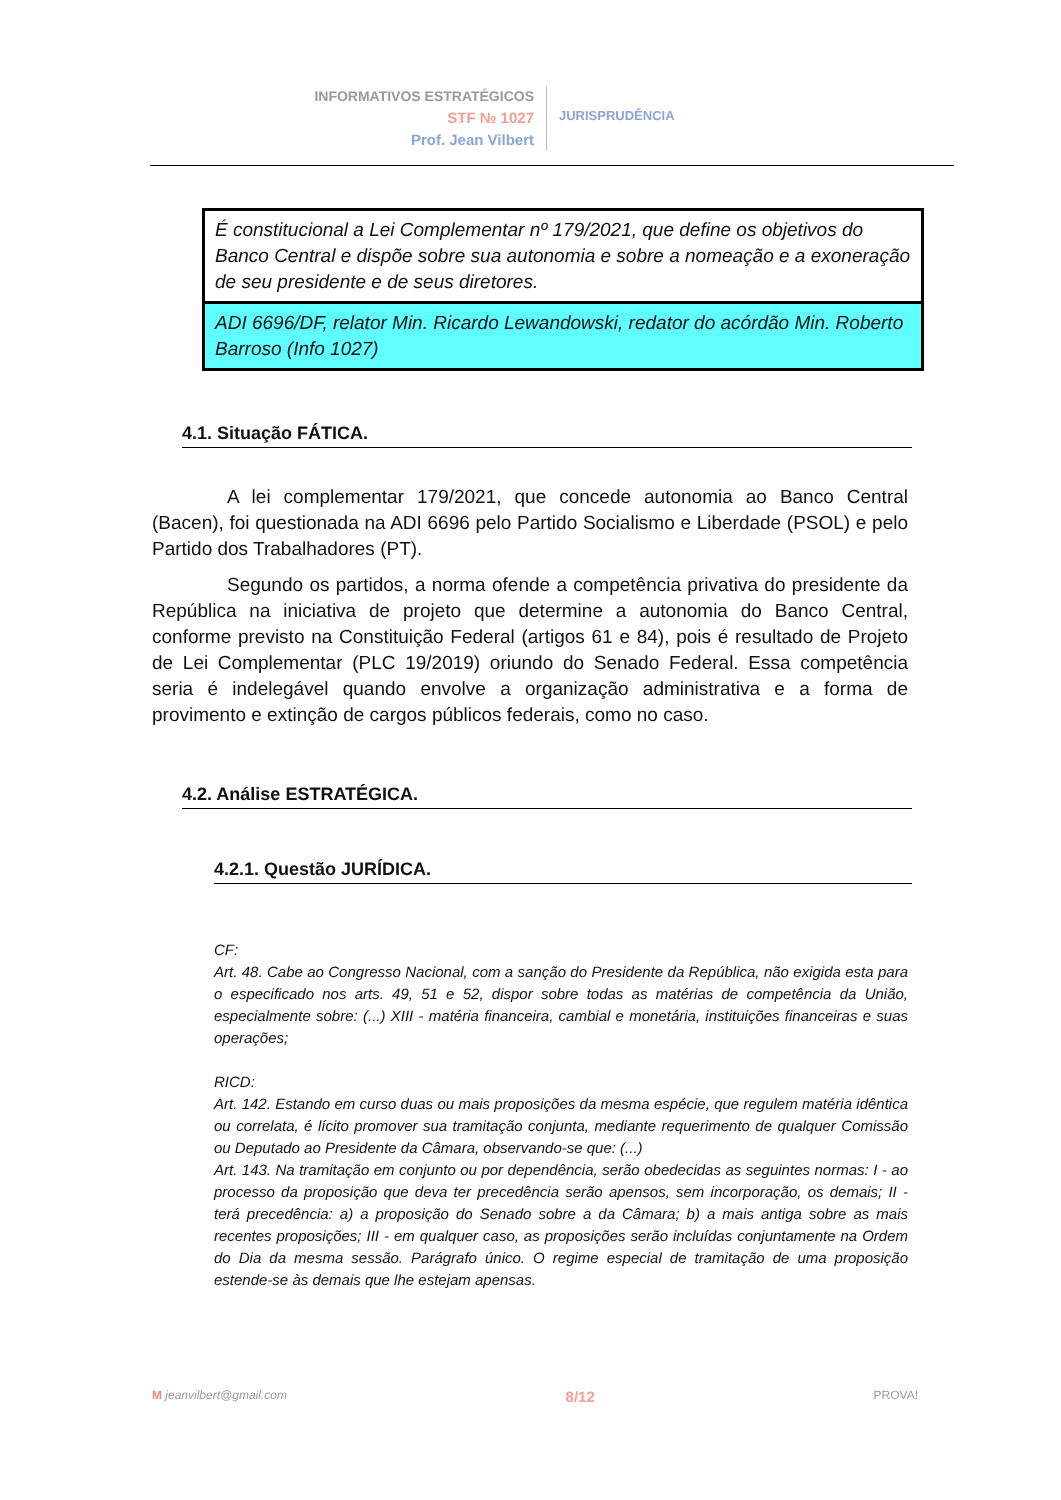INFORMATIVOS ESTRATÉGICOS
STF № 1027
Prof. Jean Vilbert
JURISPRUDÊNCIA
É constitucional a Lei Complementar nº 179/2021, que define os objetivos do Banco Central e dispõe sobre sua autonomia e sobre a nomeação e a exoneração de seu presidente e de seus diretores.
ADI 6696/DF, relator Min. Ricardo Lewandowski, redator do acórdão Min. Roberto Barroso (Info 1027)
4.1. Situação FÁTICA.
A lei complementar 179/2021, que concede autonomia ao Banco Central (Bacen), foi questionada na ADI 6696 pelo Partido Socialismo e Liberdade (PSOL) e pelo Partido dos Trabalhadores (PT).
Segundo os partidos, a norma ofende a competência privativa do presidente da República na iniciativa de projeto que determine a autonomia do Banco Central, conforme previsto na Constituição Federal (artigos 61 e 84), pois é resultado de Projeto de Lei Complementar (PLC 19/2019) oriundo do Senado Federal. Essa competência seria é indelegável quando envolve a organização administrativa e a forma de provimento e extinção de cargos públicos federais, como no caso.
4.2. Análise ESTRATÉGICA.
4.2.1. Questão JURÍDICA.
CF:
Art. 48. Cabe ao Congresso Nacional, com a sanção do Presidente da República, não exigida esta para o especificado nos arts. 49, 51 e 52, dispor sobre todas as matérias de competência da União, especialmente sobre: (...) XIII - matéria financeira, cambial e monetária, instituições financeiras e suas operações;
RICD:
Art. 142. Estando em curso duas ou mais proposições da mesma espécie, que regulem matéria idêntica ou correlata, é lícito promover sua tramitação conjunta, mediante requerimento de qualquer Comissão ou Deputado ao Presidente da Câmara, observando-se que: (...)
Art. 143. Na tramitação em conjunto ou por dependência, serão obedecidas as seguintes normas: I - ao processo da proposição que deva ter precedência serão apensos, sem incorporação, os demais; II - terá precedência: a) a proposição do Senado sobre a da Câmara; b) a mais antiga sobre as mais recentes proposições; III - em qualquer caso, as proposições serão incluídas conjuntamente na Ordem do Dia da mesma sessão. Parágrafo único. O regime especial de tramitação de uma proposição estende-se às demais que lhe estejam apensas.
M jeanvilbert@gmail.com 8/12 PROVA!